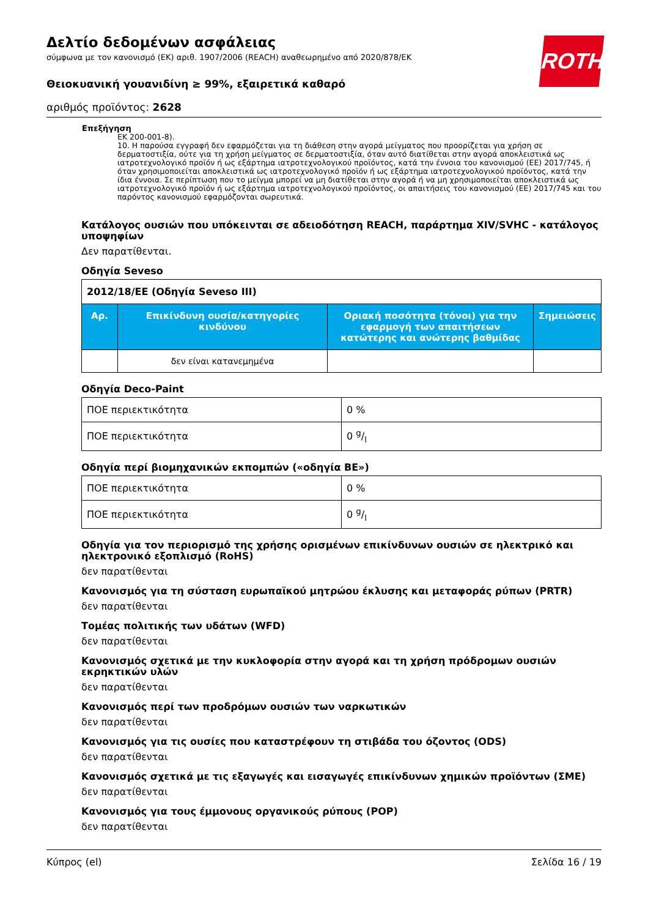ROTH
Δελτίο δεδομένων ασφάλειας
σύμφωνα με τον κανονισμό (ΕΚ) αριθ. 1907/2006 (REACH) αναθεωρημένο από 2020/878/ΕΚ
Θειοκυανική γουανιδίνη ≥ 99%, εξαιρετικά καθαρό
αριθμός προϊόντος: 2628
Επεξήγηση
ΕΚ 200-001-8).
10. Η παρούσα εγγραφή δεν εφαρμόζεται για τη διάθεση στην αγορά μείγματος που προορίζεται για χρήση σε δερματοστιξία, ούτε για τη χρήση μείγματος σε δερματοστιξία, όταν αυτό διατίθεται στην αγορά αποκλειστικά ως ιατροτεχνολογικό προϊόν ή ως εξάρτημα ιατροτεχνολογικού προϊόντος, κατά την έννοια του κανονισμού (ΕΕ) 2017/745, ή όταν χρησιμοποιείται αποκλειστικά ως ιατροτεχνολογικό προϊόν ή ως εξάρτημα ιατροτεχνολογικού προϊόντος, κατά την ίδια έννοια. Σε περίπτωση που το μείγμα μπορεί να μη διατίθεται στην αγορά ή να μη χρησιμοποιείται αποκλειστικά ως ιατροτεχνολογικό προϊόν ή ως εξάρτημα ιατροτεχνολογικού προϊόντος, οι απαιτήσεις του κανονισμού (ΕΕ) 2017/745 και του παρόντος κανονισμού εφαρμόζονται σωρευτικά.
Κατάλογος ουσιών που υπόκεινται σε αδειοδότηση REACH, παράρτημα XIV/SVHC - κατάλογος υποψηφίων
Δεν παρατίθενται.
Οδηγία Seveso
| 2012/18/ΕΕ (Οδηγία Seveso III) | | | |
| Αρ. | Επικίνδυνη ουσία/κατηγορίες κινδύνου | Οριακή ποσότητα (τόνοι) για την εφαρμογή των απαιτήσεων κατώτερης και ανώτερης βαθμίδας | Σημειώσεις |
| | δεν είναι κατανεμημένα | | |
Οδηγία Deco-Paint
| ΠΟΕ περιεκτικότητα | 0 % |
| ΠΟΕ περιεκτικότητα | 0 g/l |
Οδηγία περί βιομηχανικών εκπομπών («οδηγία ΒΕ»)
| ΠΟΕ περιεκτικότητα | 0 % |
| ΠΟΕ περιεκτικότητα | 0 g/l |
Οδηγία για τον περιορισμό της χρήσης ορισμένων επικίνδυνων ουσιών σε ηλεκτρικό και ηλεκτρονικό εξοπλισμό (RoHS)
δεν παρατίθενται
Κανονισμός για τη σύσταση ευρωπαϊκού μητρώου έκλυσης και μεταφοράς ρύπων (PRTR)
δεν παρατίθενται
Τομέας πολιτικής των υδάτων (WFD)
δεν παρατίθενται
Κανονισμός σχετικά με την κυκλοφορία στην αγορά και τη χρήση πρόδρομων ουσιών εκρηκτικών υλών
δεν παρατίθενται
Κανονισμός περί των προδρόμων ουσιών των ναρκωτικών
δεν παρατίθενται
Κανονισμός για τις ουσίες που καταστρέφουν τη στιβάδα του όζοντος (ODS)
δεν παρατίθενται
Κανονισμός σχετικά με τις εξαγωγές και εισαγωγές επικίνδυνων χημικών προϊόντων (ΣΜΕ)
δεν παρατίθενται
Κανονισμός για τους έμμονους οργανικούς ρύπους (POP)
δεν παρατίθενται
Κύπρος (el) Σελίδα 16 / 19